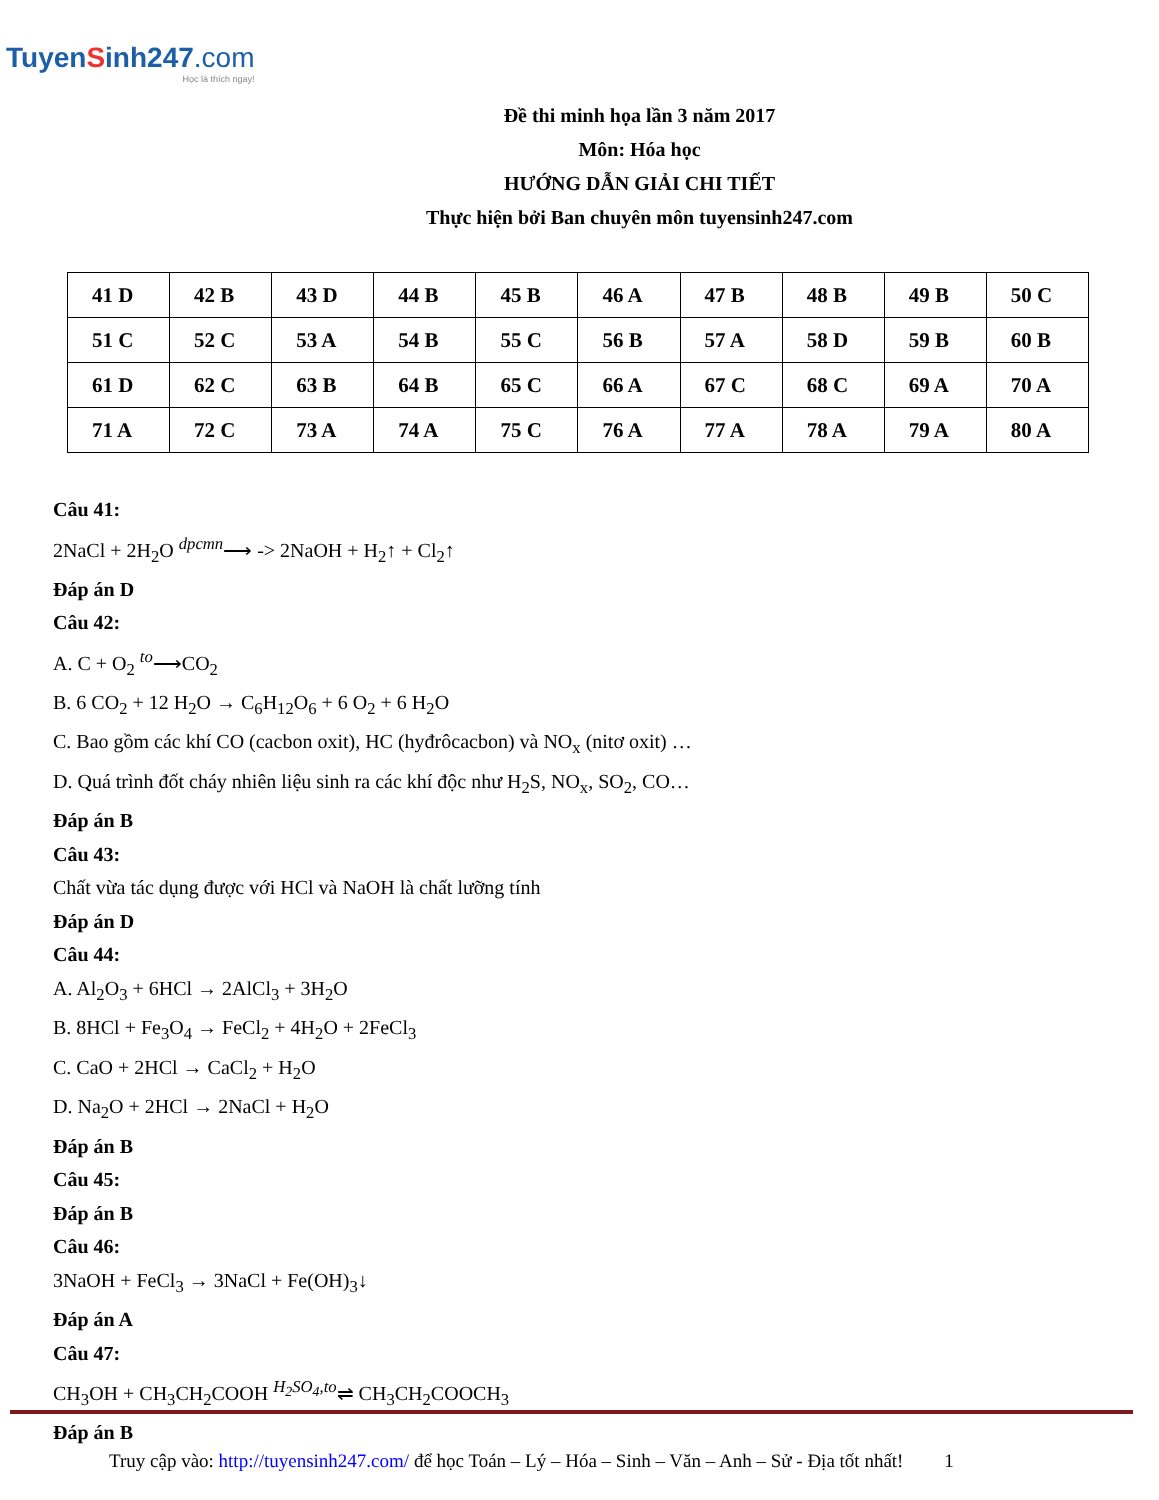TuyenSinh247.com
Học là thích ngay!
Đề thi minh họa lần 3 năm 2017
Môn: Hóa học
HƯỚNG DẪN GIẢI CHI TIẾT
Thực hiện bởi Ban chuyên môn tuyensinh247.com
| 41 D | 42 B | 43 D | 44 B | 45 B | 46 A | 47 B | 48 B | 49 B | 50 C |
| 51 C | 52 C | 53 A | 54 B | 55 C | 56 B | 57 A | 58 D | 59 B | 60 B |
| 61 D | 62 C | 63 B | 64 B | 65 C | 66 A | 67 C | 68 C | 69 A | 70 A |
| 71 A | 72 C | 73 A | 74 A | 75 C | 76 A | 77 A | 78 A | 79 A | 80 A |
Câu 41:
2NaCl + 2H<sub>2</sub>O <sup>dpcmn</sup>⟶ -> 2NaOH + H<sub>2</sub>↑ + Cl<sub>2</sub>↑
Đáp án D
Câu 42:
A. C + O<sub>2</sub> <sup>to</sup>⟶CO<sub>2</sub>
B. 6 CO<sub>2</sub> + 12 H<sub>2</sub>O → C<sub>6</sub>H<sub>12</sub>O<sub>6</sub> + 6 O<sub>2</sub> + 6 H<sub>2</sub>O
C. Bao gồm các khí CO (cacbon oxit), HC (hyđrôcacbon) và NO<sub>x</sub> (nitơ oxit) …
D. Quá trình đốt cháy nhiên liệu sinh ra các khí độc như H<sub>2</sub>S, NO<sub>x</sub>, SO<sub>2</sub>, CO…
Đáp án B
Câu 43:
Chất vừa tác dụng được với HCl và NaOH là chất lưỡng tính
Đáp án D
Câu 44:
A. Al<sub>2</sub>O<sub>3</sub> + 6HCl → 2AlCl<sub>3</sub> + 3H<sub>2</sub>O
B. 8HCl + Fe<sub>3</sub>O<sub>4</sub> → FeCl<sub>2</sub> + 4H<sub>2</sub>O + 2FeCl<sub>3</sub>
C. CaO + 2HCl → CaCl<sub>2</sub> + H<sub>2</sub>O
D. Na<sub>2</sub>O + 2HCl → 2NaCl + H<sub>2</sub>O
Đáp án B
Câu 45:
Đáp án B
Câu 46:
3NaOH + FeCl<sub>3</sub> → 3NaCl + Fe(OH)<sub>3</sub>↓
Đáp án A
Câu 47:
CH<sub>3</sub>OH + CH<sub>3</sub>CH<sub>2</sub>COOH <sup>H<sub>2</sub>SO<sub>4</sub>,to</sup>⇌ CH<sub>3</sub>CH<sub>2</sub>COOCH<sub>3</sub>
Đáp án B
Truy cập vào: http://tuyensinh247.com/ để học Toán – Lý – Hóa – Sinh – Văn – Anh – Sử - Địa tốt nhất! 1